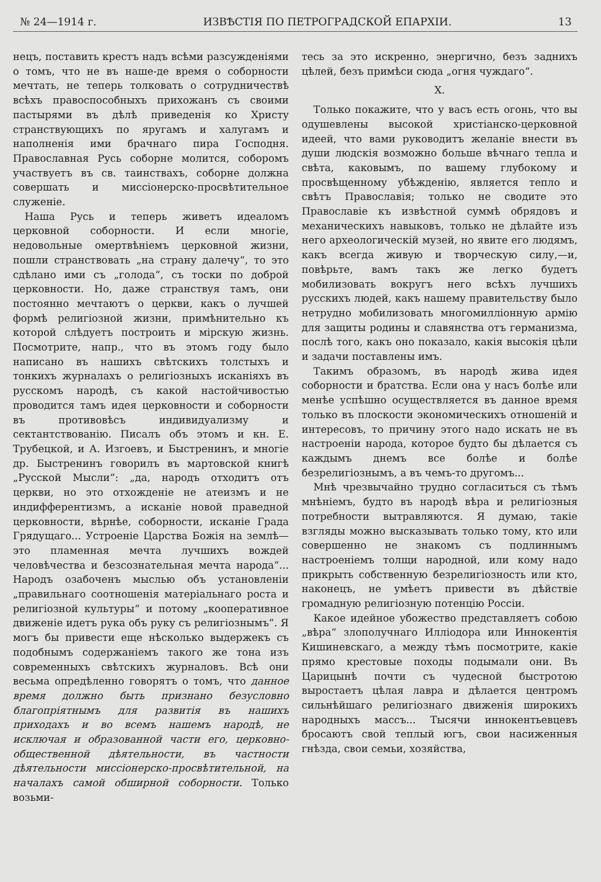№ 24—1914 г. ИЗВѢСТІЯ ПО ПЕТРОГРАДСКОЙ ЕПАРХІИ. 13
нецъ, поставить крестъ надъ всѣми разсужденіями о томъ, что не въ наше-де время о соборности мечтать, не теперь толковать о сотрудничествѣ всѣхъ правоспособныхъ прихожанъ съ своими пастырями въ дѣлѣ приведенія ко Христу странствующихъ по яругамъ и халугамъ и наполненія ими брачнаго пира Господня. Православная Русь соборне молится, соборомъ участвуетъ въ св. таинствахъ, соборне должна совершать и миссіонерско-просвѣтительное служеніе.
Наша Русь и теперь живетъ идеаломъ церковной соборности. И если многіе, недовольные омертвѣніемъ церковной жизни, пошли странствовать „на страну далечу“, то это сдѣлано ими съ „голода“, съ тоски по доброй церковности. Но, даже странствуя тамъ, они постоянно мечтаютъ о церкви, какъ о лучшей формѣ религіозной жизни, примѣнительно къ которой слѣдуетъ построить и мірскую жизнь. Посмотрите, напр., что въ этомъ году было написано въ нашихъ свѣтскихъ толстыхъ и тонкихъ журналахъ о религіозныхъ исканіяхъ въ русскомъ народѣ, съ какой настойчивостью проводится тамъ идея церковности и соборности въ противовѣсъ индивидуализму и сектантствованію. Писалъ объ этомъ и кн. Е. Трубецкой, и А. Изгоевъ, и Быстренинъ, и многіе др. Быстренинъ говорилъ въ мартовской книгѣ „Русской Мысли“: „да, народъ отходитъ отъ церкви, но это отхожденіе не атеизмъ и не индифферентизмъ, а исканіе новой праведной церковности, вѣрнѣе, соборности, исканіе Града Грядущаго... Устроеніе Царства Божія на землѣ—это пламенная мечта лучшихъ вождей человѣчества и безсознательная мечта народа“... Народъ озабоченъ мыслью объ установленіи „правильнаго соотношенія матеріальнаго роста и религіозной культуры“ и потому „кооперативное движеніе идетъ рука объ руку съ религіознымъ“. Я могъ бы привести еще нѣсколько выдержекъ съ подобнымъ содержаніемъ такого же тона изъ современныхъ свѣтскихъ журналовъ. Всѣ они весьма опредѣленно говорятъ о томъ, что данное время должно быть признано безусловно благопріятнымъ для развитія въ нашихъ приходахъ и во всемъ нашемъ народѣ, не исключая и образованной части его, церковно-общественной дѣятельности, въ частности дѣятельности миссіонерско-просвѣтительной, на началахъ самой обширной соборности. Только возьми-
тесь за это искренно, энергично, безъ заднихъ цѣлей, безъ примѣси сюда „огня чуждаго“.
X.
Только покажите, что у васъ есть огонь, что вы одушевлены высокой христіанско-церковной идеей, что вами руководитъ желаніе внести въ души людскія возможно больше вѣчнаго тепла и свѣта, каковымъ, по вашему глубокому и просвѣщенному убѣжденію, является тепло и свѣтъ Православія; только не сводите это Православіе къ извѣстной суммѣ обрядовъ и механическихъ навыковъ, только не дѣлайте изъ него археологическій музей, но явите его людямъ, какъ всегда живую и творческую силу,—и, повѣрьте, вамъ такъ же легко будетъ мобилизовать вокругъ него всѣхъ лучшихъ русскихъ людей, какъ нашему правительству было нетрудно мобилизовать многомилліонную армію для защиты родины и славянства отъ германизма, послѣ того, какъ оно показало, какія высокія цѣли и задачи поставлены имъ.
Такимъ образомъ, въ народѣ жива идея соборности и братства. Если она у насъ болѣе или менѣе успѣшно осуществляется въ данное время только въ плоскости экономическихъ отношеній и интересовъ, то причину этого надо искать не въ настроеніи народа, которое будто бы дѣлается съ каждымъ днемъ все болѣе и болѣе безрелигіознымъ, а въ чемъ-то другомъ...
Мнѣ чрезвычайно трудно согласиться съ тѣмъ мнѣніемъ, будто въ народѣ вѣра и религіозныя потребности вытравляются. Я думаю, такіе взгляды можно высказывать только тому, кто или совершенно не знакомъ съ подлиннымъ настроеніемъ толщи народной, или кому надо прикрыть собственную безрелигіозность или кто, наконецъ, не умѣетъ привести въ дѣйствіе громадную религіозную потенцію Россіи.
Какое идейное убожество представляетъ собою „вѣра“ злополучнаго Илліодора или Иннокентія Кишиневскаго, а между тѣмъ посмотрите, какіе прямо крестовые походы подымали они. Въ Царицынѣ почти съ чудесной быстротою выростаетъ цѣлая лавра и дѣлается центромъ сильнѣйшаго религіознаго движенія широкихъ народныхъ массъ... Тысячи иннокентьевцевъ бросаютъ свой теплый югъ, свои насиженныя гнѣзда, свои семьи, хозяйства,